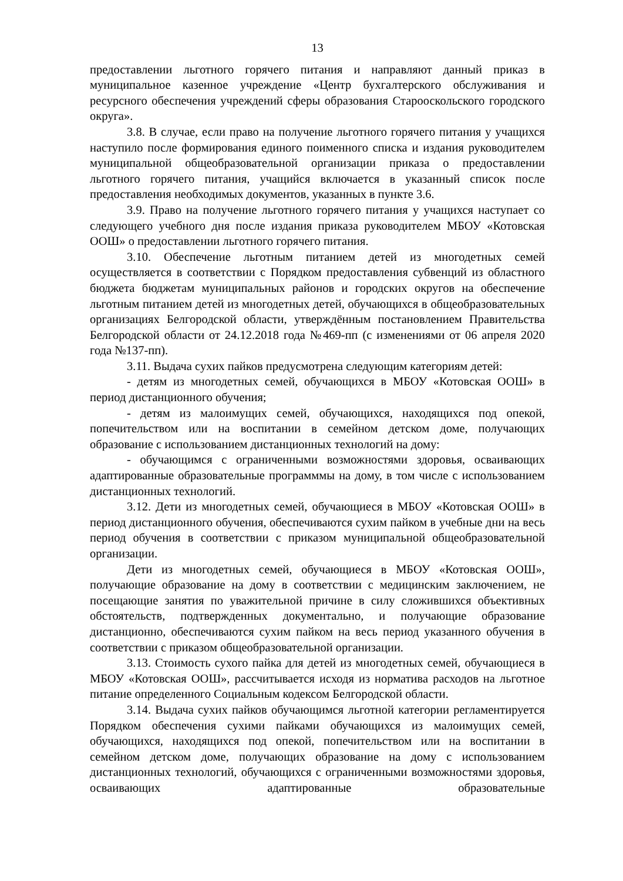13
предоставлении льготного горячего питания и направляют данный приказ в муниципальное казенное учреждение «Центр бухгалтерского обслуживания и ресурсного обеспечения учреждений сферы образования Старооскольского городского округа».
3.8. В случае, если право на получение льготного горячего питания у учащихся наступило после формирования единого поименного списка и издания руководителем муниципальной общеобразовательной организации приказа о предоставлении льготного горячего питания, учащийся включается в указанный список после предоставления необходимых документов, указанных в пункте 3.6.
3.9. Право на получение льготного горячего питания у учащихся наступает со следующего учебного дня после издания приказа руководителем МБОУ «Котовская ООШ» о предоставлении льготного горячего питания.
3.10. Обеспечение льготным питанием детей из многодетных семей осуществляется в соответствии с Порядком предоставления субвенций из областного бюджета бюджетам муниципальных районов и городских округов на обеспечение льготным питанием детей из многодетных детей, обучающихся в общеобразовательных организациях Белгородской области, утверждённым постановлением Правительства Белгородской области от 24.12.2018 года №469-пп (с изменениями от 06 апреля 2020 года №137-пп).
3.11. Выдача сухих пайков предусмотрена следующим категориям детей:
- детям из многодетных семей, обучающихся в МБОУ «Котовская ООШ» в период дистанционного обучения;
- детям из малоимущих семей, обучающихся, находящихся под опекой, попечительством или на воспитании в семейном детском доме, получающих образование с использованием дистанционных технологий на дому:
- обучающимся с ограниченными возможностями здоровья, осваивающих адаптированные образовательные программмы на дому, в том числе с использованием дистанционных технологий.
3.12. Дети из многодетных семей, обучающиеся в МБОУ «Котовская ООШ» в период дистанционного обучения, обеспечиваются сухим пайком в учебные дни на весь период обучения в соответствии с приказом муниципальной общеобразовательной организации.
Дети из многодетных семей, обучающиеся в МБОУ «Котовская ООШ», получающие образование на дому в соответствии с медицинским заключением, не посещающие занятия по уважительной причине в силу сложившихся объективных обстоятельств, подтвержденных документально, и получающие образование дистанционно, обеспечиваются сухим пайком на весь период указанного обучения в соответствии с приказом общеобразовательной организации.
3.13. Стоимость сухого пайка для детей из многодетных семей, обучающиеся в МБОУ «Котовская ООШ», рассчитывается исходя из норматива расходов на льготное питание определенного Социальным кодексом Белгородской области.
3.14. Выдача сухих пайков обучающимся льготной категории регламентируется Порядком обеспечения сухими пайками обучающихся из малоимущих семей, обучающихся, находящихся под опекой, попечительством или на воспитании в семейном детском доме, получающих образование на дому с использованием дистанционных технологий, обучающихся с ограниченными возможностями здоровья, осваивающих адаптированные образовательные